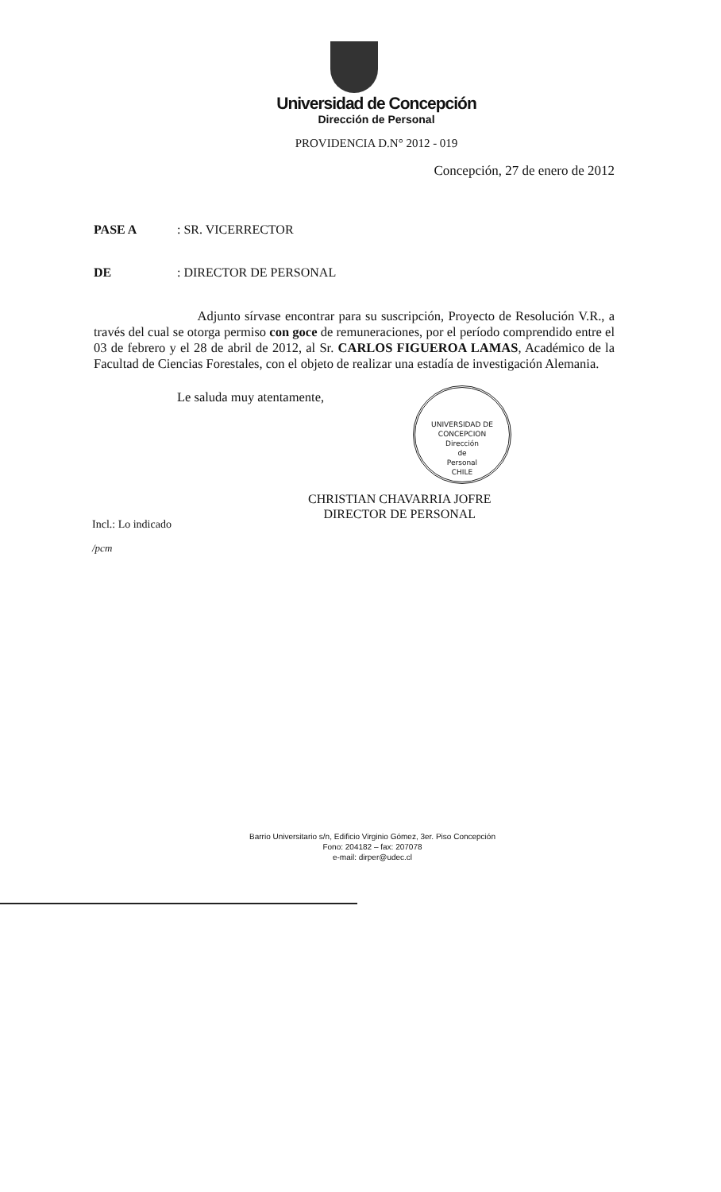Universidad de Concepción
Dirección de Personal
PROVIDENCIA D.N° 2012 - 019
Concepción, 27 de enero de 2012
PASE A: SR. VICERRECTOR
DE: DIRECTOR DE PERSONAL
Adjunto sírvase encontrar para su suscripción, Proyecto de Resolución V.R., a través del cual se otorga permiso con goce de remuneraciones, por el período comprendido entre el 03 de febrero y el 28 de abril de 2012, al Sr. CARLOS FIGUEROA LAMAS, Académico de la Facultad de Ciencias Forestales, con el objeto de realizar una estadía de investigación Alemania.
Le saluda muy atentamente,
UNIVERSIDAD DE CONCEPCION
Dirección
de
Personal
CHILE
CHRISTIAN CHAVARRIA JOFRE
DIRECTOR DE PERSONAL
Incl.: Lo indicado
/pcm
Barrio Universitario s/n, Edificio Virginio Gómez, 3er. Piso Concepción
Fono: 204182 – fax: 207078
e-mail: dirper@udec.cl